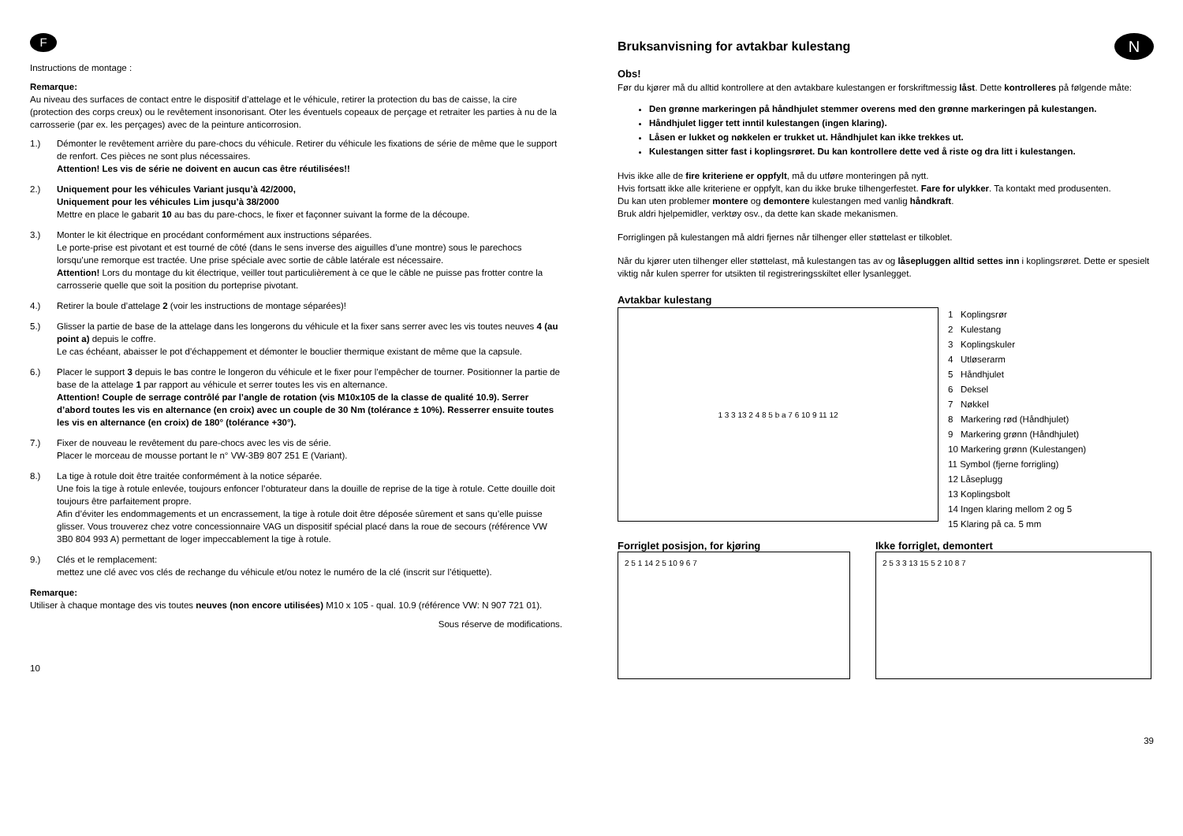F
Instructions de montage :
Remarque:
Au niveau des surfaces de contact entre le dispositif d’attelage et le véhicule, retirer la protection du bas de caisse, la cire (protection des corps creux) ou le revêtement insonorisant. Oter les éventuels copeaux de perçage et retraiter les parties à nu de la carrosserie (par ex. les perçages) avec de la peinture anticorrosion.
1.) Démonter le revêtement arrière du pare-chocs du véhicule. Retirer du véhicule les fixations de série de même que le support de renfort. Ces pièces ne sont plus nécessaires.
Attention! Les vis de série ne doivent en aucun cas être réutilisées!!
2.) Uniquement pour les véhicules Variant jusqu’à 42/2000,
Uniquement pour les véhicules Lim jusqu’à 38/2000
Mettre en place le gabarit 10 au bas du pare-chocs, le fixer et façonner suivant la forme de la découpe.
3.) Monter le kit électrique en procédant conformément aux instructions séparées.
Le porte-prise est pivotant et est tourné de côté (dans le sens inverse des aiguilles d’une montre) sous le parechocs lorsqu’une remorque est tractée. Une prise spéciale avec sortie de câble latérale est nécessaire.
Attention! Lors du montage du kit électrique, veiller tout particulièrement à ce que le câble ne puisse pas frotter contre la carrosserie quelle que soit la position du porteprise pivotant.
4.) Retirer la boule d’attelage 2 (voir les instructions de montage séparées)!
5.) Glisser la partie de base de la attelage dans les longerons du véhicule et la fixer sans serrer avec les vis toutes neuves 4 (au point a) depuis le coffre.
Le cas échéant, abaisser le pot d’échappement et démonter le bouclier thermique existant de même que la capsule.
6.) Placer le support 3 depuis le bas contre le longeron du véhicule et le fixer pour l’empêcher de tourner. Positionner la partie de base de la attelage 1 par rapport au véhicule et serrer toutes les vis en alternance.
Attention! Couple de serrage contrôlé par l’angle de rotation (vis M10x105 de la classe de qualité 10.9). Serrer d’abord toutes les vis en alternance (en croix) avec un couple de 30 Nm (tolérance ± 10%). Resserrer ensuite toutes les vis en alternance (en croix) de 180° (tolérance +30°).
7.) Fixer de nouveau le revêtement du pare-chocs avec les vis de série.
Placer le morceau de mousse portant le n° VW-3B9 807 251 E (Variant).
8.) La tige à rotule doit être traitée conformément à la notice séparée.
Une fois la tige à rotule enlevée, toujours enfoncer l’obturateur dans la douille de reprise de la tige à rotule. Cette douille doit toujours être parfaitement propre.
Afin d’éviter les endommagements et un encrassement, la tige à rotule doit être déposée sûrement et sans qu’elle puisse glisser. Vous trouverez chez votre concessionnaire VAG un dispositif spécial placé dans la roue de secours (référence VW 3B0 804 993 A) permettant de loger impeccablement la tige à rotule.
9.) Clés et le remplacement:
mettez une clé avec vos clés de rechange du véhicule et/ou notez le numéro de la clé (inscrit sur l’étiquette).
Remarque:
Utiliser à chaque montage des vis toutes neuves (non encore utilisées) M10 x 105 - qual. 10.9 (référence VW: N 907 721 01).
Sous réserve de modifications.
10
Bruksanvisning for avtakbar kulestang
N
Obs!
Før du kjører må du alltid kontrollere at den avtakbare kulestangen er forskriftmessig låst. Dette kontrolleres på følgende måte:
Den grønne markeringen på håndhjulet stemmer overens med den grønne markeringen på kulestangen.
Håndhjulet ligger tett inntil kulestangen (ingen klaring).
Låsen er lukket og nøkkelen er trukket ut. Håndhjulet kan ikke trekkes ut.
Kulestangen sitter fast i koplingsrøret. Du kan kontrollere dette ved å riste og dra litt i kulestangen.
Hvis ikke alle de fire kriteriene er oppfylt, må du utføre monteringen på nytt.
Hvis fortsatt ikke alle kriteriene er oppfylt, kan du ikke bruke tilhengerfestet. Fare for ulykker. Ta kontakt med produsenten.
Du kan uten problemer montere og demontere kulestangen med vanlig håndkraft.
Bruk aldri hjelpemidler, verktøy osv., da dette kan skade mekanismen.
Forriglingen på kulestangen må aldri fjernes når tilhenger eller støttelast er tilkoblet.
Når du kjører uten tilhenger eller støttelast, må kulestangen tas av og låsepluggen alltid settes inn i koplingsrøret. Dette er spesielt viktig når kulen sperrer for utsikten til registreringsskiltet eller lysanlegget.
Avtakbar kulestang
1 3 3 13 2 4 8 5 b a 7 6 10 9 11 12
1 Koplingsrør
2 Kulestang
3 Koplingskuler
4 Utløserarm
5 Håndhjulet
6 Deksel
7 Nøkkel
8 Markering rød (Håndhjulet)
9 Markering grønn (Håndhjulet)
10 Markering grønn (Kulestangen)
11 Symbol (fjerne forrigling)
12 Låseplugg
13 Koplingsbolt
14 Ingen klaring mellom 2 og 5
15 Klaring på ca. 5 mm
Forriglet posisjon, for kjøring
2 5 1 14 2 5 10 9 6 7
Ikke forriglet, demontert
2 5 3 3 13 15 5 2 10 8 7
39